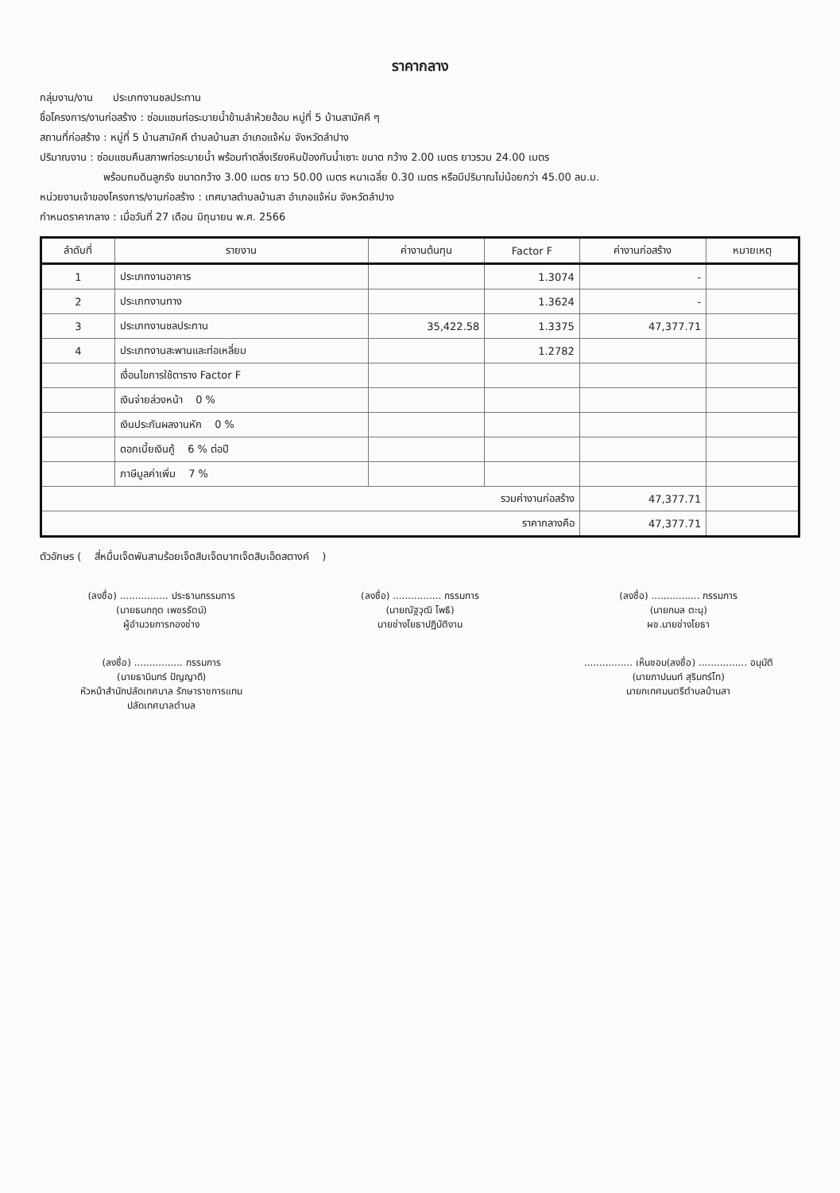ราคากลาง
กลุ่มงาน/งาน ประเภทงานชลประทาน
ชื่อโครงการ/งานก่อสร้าง : ซ่อมแซมท่อระบายน้ำข้ามลำห้วยฮ้อม หมู่ที่ 5 บ้านสามัคคี ๆ
สถานที่ก่อสร้าง : หมู่ที่ 5 บ้านสามัคคี ตำบลบ้านสา อำเภอแจ้ห่ม จังหวัดลำปาง
ปริมาณงาน : ซ่อมแซมคืนสภาพท่อระบายน้ำ พร้อมทำตลิ่งเรียงหินป้องกันน้ำเซาะ ขนาด กว้าง 2.00 เมตร ยาวรวม 24.00 เมตร
พร้อมถมดินลูกรัง ขนาดกว้าง 3.00 เมตร ยาว 50.00 เมตร หนาเฉลี่ย 0.30 เมตร หรือมีปริมาณไม่น้อยกว่า 45.00 ลบ.ม.
หน่วยงานเจ้าของโครงการ/งานก่อสร้าง : เทศบาลตำบลบ้านสา อำเภอแจ้ห่ม จังหวัดลำปาง
กำหนดราคากลาง : เมื่อวันที่ 27 เดือน มิถุนายน พ.ศ. 2566
| ลำดับที่ | รายงาน | ค่างานต้นทุน | Factor F | ค่างานก่อสร้าง | หมายเหตุ |
| --- | --- | --- | --- | --- | --- |
| 1 | ประเภทงานอาคาร | | 1.3074 | - | |
| 2 | ประเภทงานทาง | | 1.3624 | - | |
| 3 | ประเภทงานชลประทาน | 35,422.58 | 1.3375 | 47,377.71 | |
| 4 | ประเภทงานสะพานและท่อเหลี่ยม | | 1.2782 | | |
| | เงื่อนไขการใช้ตาราง Factor F | | | | |
| | เงินจ่ายล่วงหน้า 0 % | | | | |
| | เงินประกันผลงานหัก 0 % | | | | |
| | ดอกเบี้ยเงินกู้ 6 % ต่อปี | | | | |
| | ภาษีมูลค่าเพิ่ม 7 % | | | | |
| รวมค่างานก่อสร้าง | | | | 47,377.71 | |
| ราคากลางคือ | | | | 47,377.71 | |
ตัวอักษร ( สี่หมื่นเจ็ดพันสามร้อยเจ็ดสิบเจ็ดบาทเจ็ดสิบเอ็ดสตางค์ )
(ลงชื่อ) ................ ประธานกรรมการ
(นายธนกฤต เพชรรัตน์)
ผู้อำนวยการกองช่าง
(ลงชื่อ) ................ กรรมการ
(นายณัฐวุฒิ โพธิ)
นายช่างโยธาปฏิบัติงาน
(ลงชื่อ) ................ กรรมการ
(นายกมล ตะนุ)
ผช.นายช่างโยธา
(ลงชื่อ) ................ กรรมการ
(นายธานินทร์ ปัญญาดี)
หัวหน้าสำนักปลัดเทศบาล รักษาราชการแทน
ปลัดเทศบาลตำบล
................ เห็นชอบ(ลงชื่อ) ................ อนุมัติ
(นายภาปนนท์ สุรินทร์โท)
นายกเทศมนตรีตำบลบ้านสา